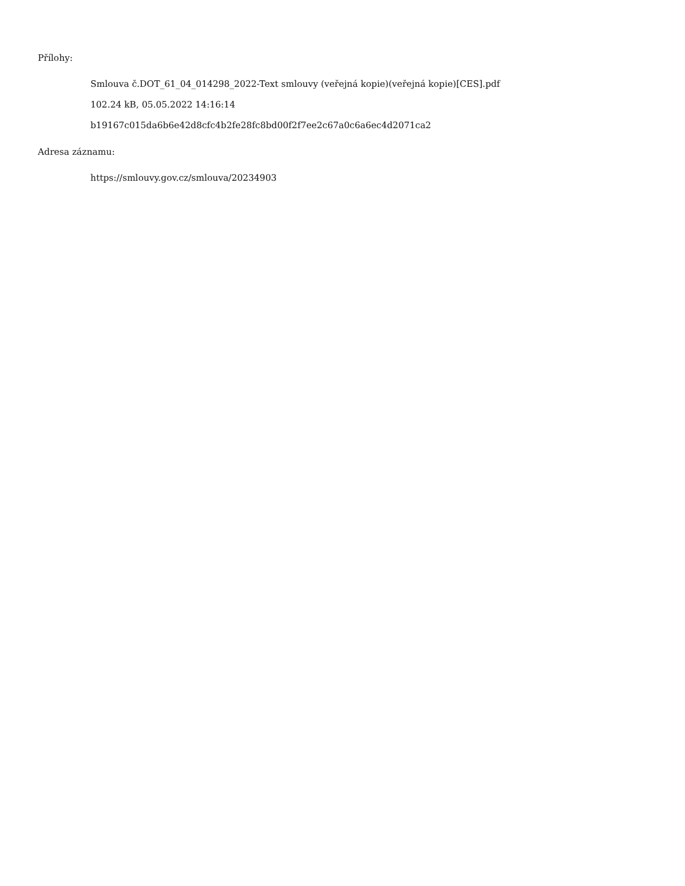Přílohy:
Smlouva č.DOT_61_04_014298_2022-Text smlouvy (veřejná kopie)(veřejná kopie)[CES].pdf
102.24 kB, 05.05.2022 14:16:14
b19167c015da6b6e42d8cfc4b2fe28fc8bd00f2f7ee2c67a0c6a6ec4d2071ca2
Adresa záznamu:
https://smlouvy.gov.cz/smlouva/20234903